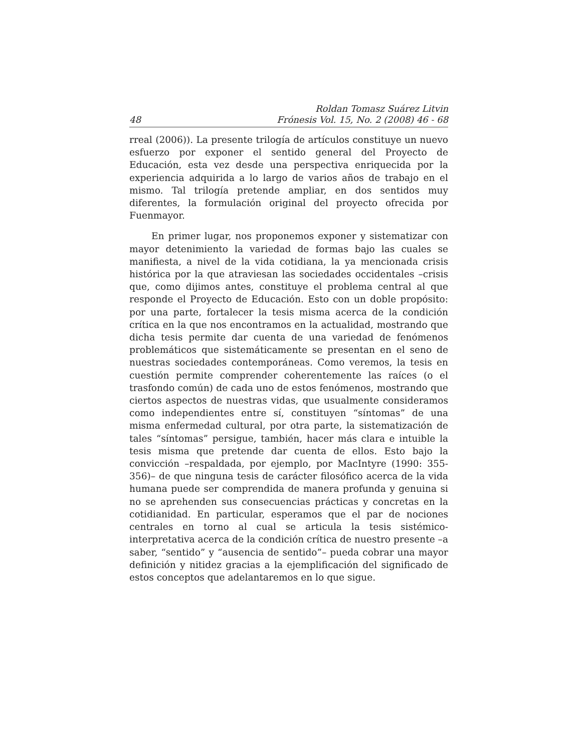48 Roldan Tomasz Suárez Litvin
Frónesis Vol. 15, No. 2 (2008) 46 - 68
rreal (2006)). La presente trilogía de artículos constituye un nuevo esfuerzo por exponer el sentido general del Proyecto de Educación, esta vez desde una perspectiva enriquecida por la experiencia adquirida a lo largo de varios años de trabajo en el mismo. Tal trilogía pretende ampliar, en dos sentidos muy diferentes, la formulación original del proyecto ofrecida por Fuenmayor.
En primer lugar, nos proponemos exponer y sistematizar con mayor detenimiento la variedad de formas bajo las cuales se manifiesta, a nivel de la vida cotidiana, la ya mencionada crisis histórica por la que atraviesan las sociedades occidentales –crisis que, como dijimos antes, constituye el problema central al que responde el Proyecto de Educación. Esto con un doble propósito: por una parte, fortalecer la tesis misma acerca de la condición crítica en la que nos encontramos en la actualidad, mostrando que dicha tesis permite dar cuenta de una variedad de fenómenos problemáticos que sistemáticamente se presentan en el seno de nuestras sociedades contemporáneas. Como veremos, la tesis en cuestión permite comprender coherentemente las raíces (o el trasfondo común) de cada uno de estos fenómenos, mostrando que ciertos aspectos de nuestras vidas, que usualmente consideramos como independientes entre sí, constituyen “síntomas” de una misma enfermedad cultural, por otra parte, la sistematización de tales “síntomas” persigue, también, hacer más clara e intuible la tesis misma que pretende dar cuenta de ellos. Esto bajo la convicción –respaldada, por ejemplo, por MacIntyre (1990: 355-356)– de que ninguna tesis de carácter filosófico acerca de la vida humana puede ser comprendida de manera profunda y genuina si no se aprehenden sus consecuencias prácticas y concretas en la cotidianidad. En particular, esperamos que el par de nociones centrales en torno al cual se articula la tesis sistémico-interpretativa acerca de la condición crítica de nuestro presente –a saber, “sentido” y “ausencia de sentido”– pueda cobrar una mayor definición y nitidez gracias a la ejemplificación del significado de estos conceptos que adelantaremos en lo que sigue.